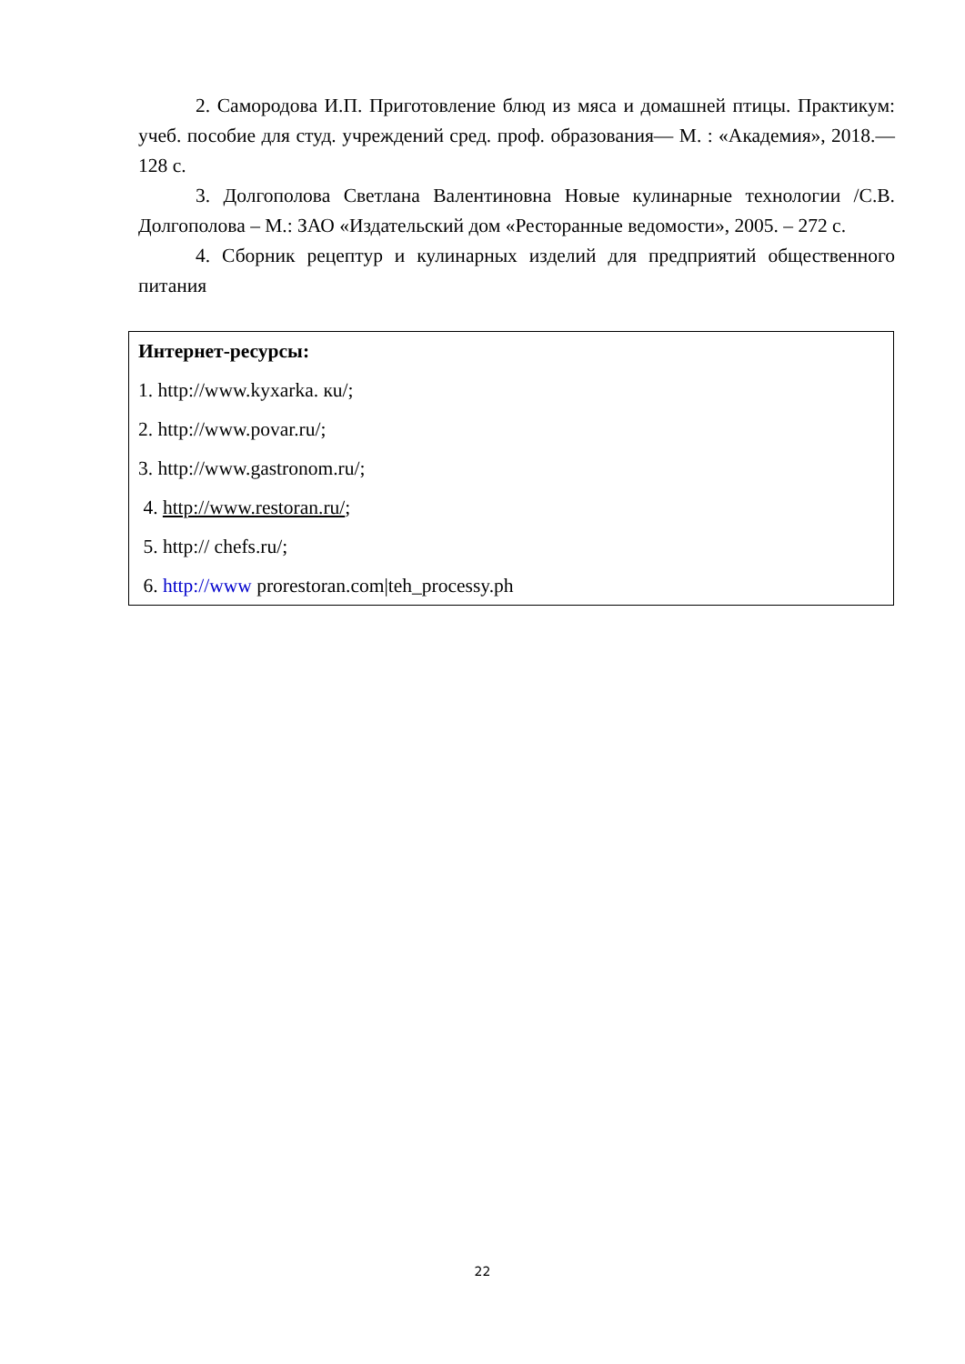2. Самородова И.П. Приготовление блюд из мяса и домашней птицы. Практикум: учеб. пособие для студ. учреждений сред. проф. образования— М. : «Академия», 2018.— 128 с.
3. Долгополова Светлана Валентиновна Новые кулинарные технологии /С.В. Долгополова – М.: ЗАО «Издательский дом «Ресторанные ведомости», 2005. – 272 с.
4. Сборник рецептур и кулинарных изделий для предприятий общественного питания
Интернет-ресурсы:
1. http://www.kyxarka. кu/;
2. http://www.povar.ru/;
3. http://www.gastronom.ru/;
4. http://www.restoran.ru/;
5. http:// chefs.ru/;
6. http://www prorestoran.com|teh_processy.ph
22